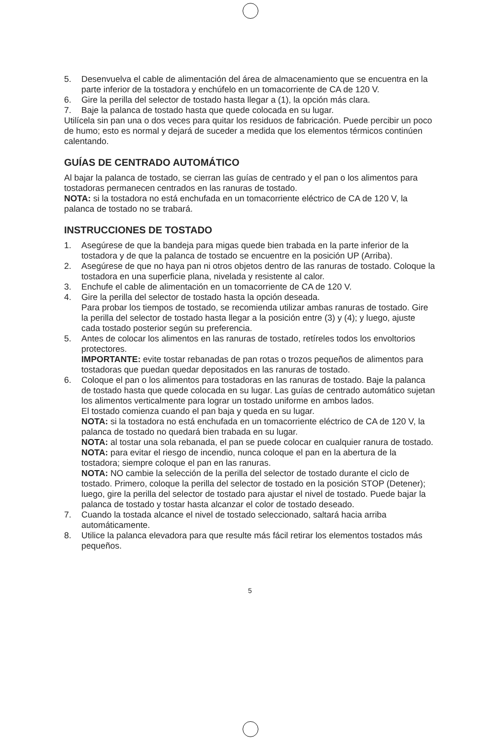5. Desenvuelva el cable de alimentación del área de almacenamiento que se encuentra en la parte inferior de la tostadora y enchúfelo en un tomacorriente de CA de 120 V.
6. Gire la perilla del selector de tostado hasta llegar a (1), la opción más clara.
7. Baje la palanca de tostado hasta que quede colocada en su lugar.
Utilícela sin pan una o dos veces para quitar los residuos de fabricación. Puede percibir un poco de humo; esto es normal y dejará de suceder a medida que los elementos térmicos continúen calentando.
GUÍAS DE CENTRADO AUTOMÁTICO
Al bajar la palanca de tostado, se cierran las guías de centrado y el pan o los alimentos para tostadoras permanecen centrados en las ranuras de tostado.
NOTA: si la tostadora no está enchufada en un tomacorriente eléctrico de CA de 120 V, la palanca de tostado no se trabará.
INSTRUCCIONES DE TOSTADO
1. Asegúrese de que la bandeja para migas quede bien trabada en la parte inferior de la tostadora y de que la palanca de tostado se encuentre en la posición UP (Arriba).
2. Asegúrese de que no haya pan ni otros objetos dentro de las ranuras de tostado. Coloque la tostadora en una superficie plana, nivelada y resistente al calor.
3. Enchufe el cable de alimentación en un tomacorriente de CA de 120 V.
4. Gire la perilla del selector de tostado hasta la opción deseada.
Para probar los tiempos de tostado, se recomienda utilizar ambas ranuras de tostado. Gire la perilla del selector de tostado hasta llegar a la posición entre (3) y (4); y luego, ajuste cada tostado posterior según su preferencia.
5. Antes de colocar los alimentos en las ranuras de tostado, retíreles todos los envoltorios protectores.
IMPORTANTE: evite tostar rebanadas de pan rotas o trozos pequeños de alimentos para tostadoras que puedan quedar depositados en las ranuras de tostado.
6. Coloque el pan o los alimentos para tostadoras en las ranuras de tostado. Baje la palanca de tostado hasta que quede colocada en su lugar. Las guías de centrado automático sujetan los alimentos verticalmente para lograr un tostado uniforme en ambos lados.
El tostado comienza cuando el pan baja y queda en su lugar.
NOTA: si la tostadora no está enchufada en un tomacorriente eléctrico de CA de 120 V, la palanca de tostado no quedará bien trabada en su lugar.
NOTA: al tostar una sola rebanada, el pan se puede colocar en cualquier ranura de tostado.
NOTA: para evitar el riesgo de incendio, nunca coloque el pan en la abertura de la tostadora; siempre coloque el pan en las ranuras.
NOTA: NO cambie la selección de la perilla del selector de tostado durante el ciclo de tostado. Primero, coloque la perilla del selector de tostado en la posición STOP (Detener); luego, gire la perilla del selector de tostado para ajustar el nivel de tostado. Puede bajar la palanca de tostado y tostar hasta alcanzar el color de tostado deseado.
7. Cuando la tostada alcance el nivel de tostado seleccionado, saltará hacia arriba automáticamente.
8. Utilice la palanca elevadora para que resulte más fácil retirar los elementos tostados más pequeños.
5